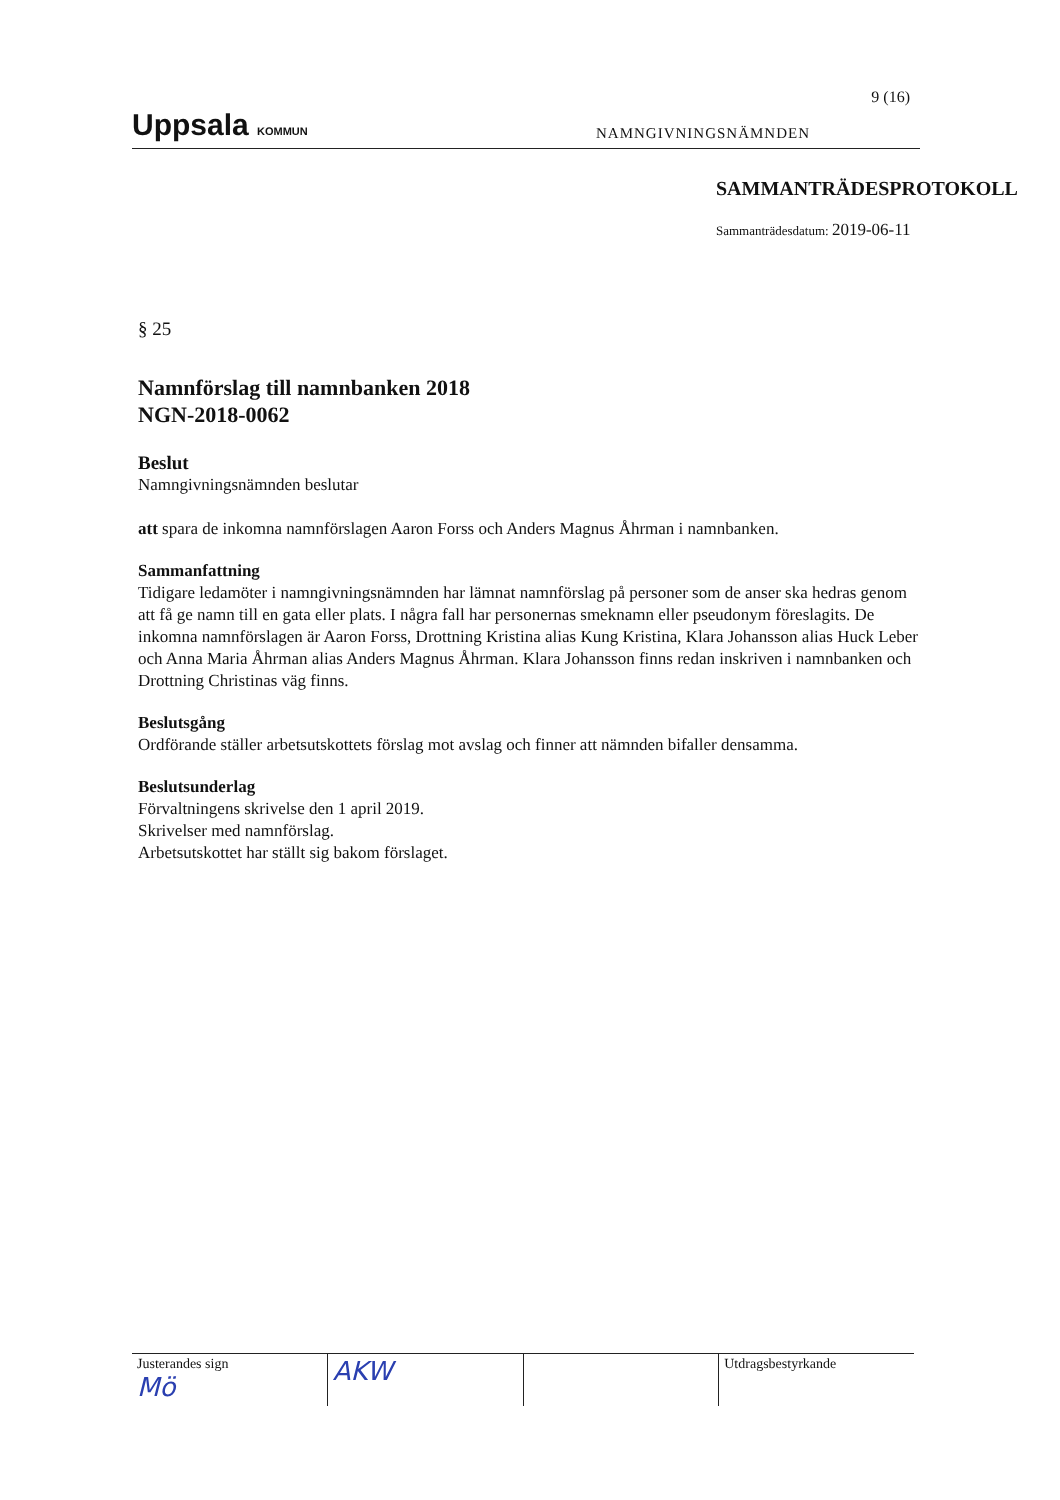9 (16)
Uppsala KOMMUN
NAMNGIVNINGSNÄMNDEN
SAMMANTRÄDESPROTOKOLL
Sammanträdesdatum: 2019-06-11
§ 25
Namnförslag till namnbanken 2018
NGN-2018-0062
Beslut
Namngivningsnämnden beslutar
att spara de inkomna namnförslagen Aaron Forss och Anders Magnus Åhrman i namnbanken.
Sammanfattning
Tidigare ledamöter i namngivningsnämnden har lämnat namnförslag på personer som de anser ska hedras genom att få ge namn till en gata eller plats. I några fall har personernas smeknamn eller pseudonym föreslagits. De inkomna namnförslagen är Aaron Forss, Drottning Kristina alias Kung Kristina, Klara Johansson alias Huck Leber och Anna Maria Åhrman alias Anders Magnus Åhrman. Klara Johansson finns redan inskriven i namnbanken och Drottning Christinas väg finns.
Beslutsgång
Ordförande ställer arbetsutskottets förslag mot avslag och finner att nämnden bifaller densamma.
Beslutsunderlag
Förvaltningens skrivelse den 1 april 2019.
Skrivelser med namnförslag.
Arbetsutskottet har ställt sig bakom förslaget.
Justerandes sign
Mö
AKW
Utdragsbestyrkande